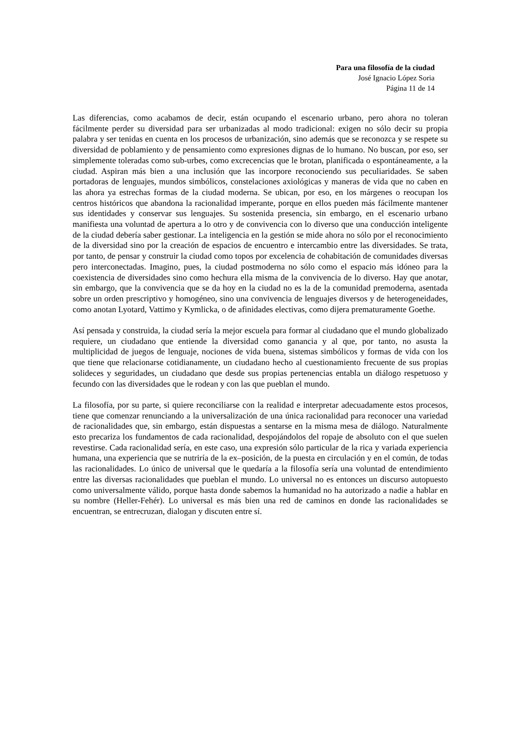Para una filosofía de la ciudad
José Ignacio López Soria
Página 11 de 14
Las diferencias, como acabamos de decir, están ocupando el escenario urbano, pero ahora no toleran fácilmente perder su diversidad para ser urbanizadas al modo tradicional: exigen no sólo decir su propia palabra y ser tenidas en cuenta en los procesos de urbanización, sino además que se reconozca y se respete su diversidad de poblamiento y de pensamiento como expresiones dignas de lo humano. No buscan, por eso, ser simplemente toleradas como sub-urbes, como excrecencias que le brotan, planificada o espontáneamente, a la ciudad. Aspiran más bien a una inclusión que las incorpore reconociendo sus peculiaridades. Se saben portadoras de lenguajes, mundos simbólicos, constelaciones axiológicas y maneras de vida que no caben en las ahora ya estrechas formas de la ciudad moderna. Se ubican, por eso, en los márgenes o reocupan los centros históricos que abandona la racionalidad imperante, porque en ellos pueden más fácilmente mantener sus identidades y conservar sus lenguajes. Su sostenida presencia, sin embargo, en el escenario urbano manifiesta una voluntad de apertura a lo otro y de convivencia con lo diverso que una conducción inteligente de la ciudad debería saber gestionar. La inteligencia en la gestión se mide ahora no sólo por el reconocimiento de la diversidad sino por la creación de espacios de encuentro e intercambio entre las diversidades. Se trata, por tanto, de pensar y construir la ciudad como topos por excelencia de cohabitación de comunidades diversas pero interconectadas. Imagino, pues, la ciudad postmoderna no sólo como el espacio más idóneo para la coexistencia de diversidades sino como hechura ella misma de la convivencia de lo diverso. Hay que anotar, sin embargo, que la convivencia que se da hoy en la ciudad no es la de la comunidad premoderna, asentada sobre un orden prescriptivo y homogéneo, sino una convivencia de lenguajes diversos y de heterogeneidades, como anotan Lyotard, Vattimo y Kymlicka, o de afinidades electivas, como dijera prematuramente Goethe.
Así pensada y construida, la ciudad sería la mejor escuela para formar al ciudadano que el mundo globalizado requiere, un ciudadano que entiende la diversidad como ganancia y al que, por tanto, no asusta la multiplicidad de juegos de lenguaje, nociones de vida buena, sistemas simbólicos y formas de vida con los que tiene que relacionarse cotidianamente, un ciudadano hecho al cuestionamiento frecuente de sus propias solideces y seguridades, un ciudadano que desde sus propias pertenencias entabla un diálogo respetuoso y fecundo con las diversidades que le rodean y con las que pueblan el mundo.
La filosofía, por su parte, si quiere reconciliarse con la realidad e interpretar adecuadamente estos procesos, tiene que comenzar renunciando a la universalización de una única racionalidad para reconocer una variedad de racionalidades que, sin embargo, están dispuestas a sentarse en la misma mesa de diálogo. Naturalmente esto precariza los fundamentos de cada racionalidad, despojándolos del ropaje de absoluto con el que suelen revestirse. Cada racionalidad sería, en este caso, una expresión sólo particular de la rica y variada experiencia humana, una experiencia que se nutriría de la ex–posición, de la puesta en circulación y en el común, de todas las racionalidades. Lo único de universal que le quedaría a la filosofía sería una voluntad de entendimiento entre las diversas racionalidades que pueblan el mundo. Lo universal no es entonces un discurso autopuesto como universalmente válido, porque hasta donde sabemos la humanidad no ha autorizado a nadie a hablar en su nombre (Heller-Fehér). Lo universal es más bien una red de caminos en donde las racionalidades se encuentran, se entrecruzan, dialogan y discuten entre sí.